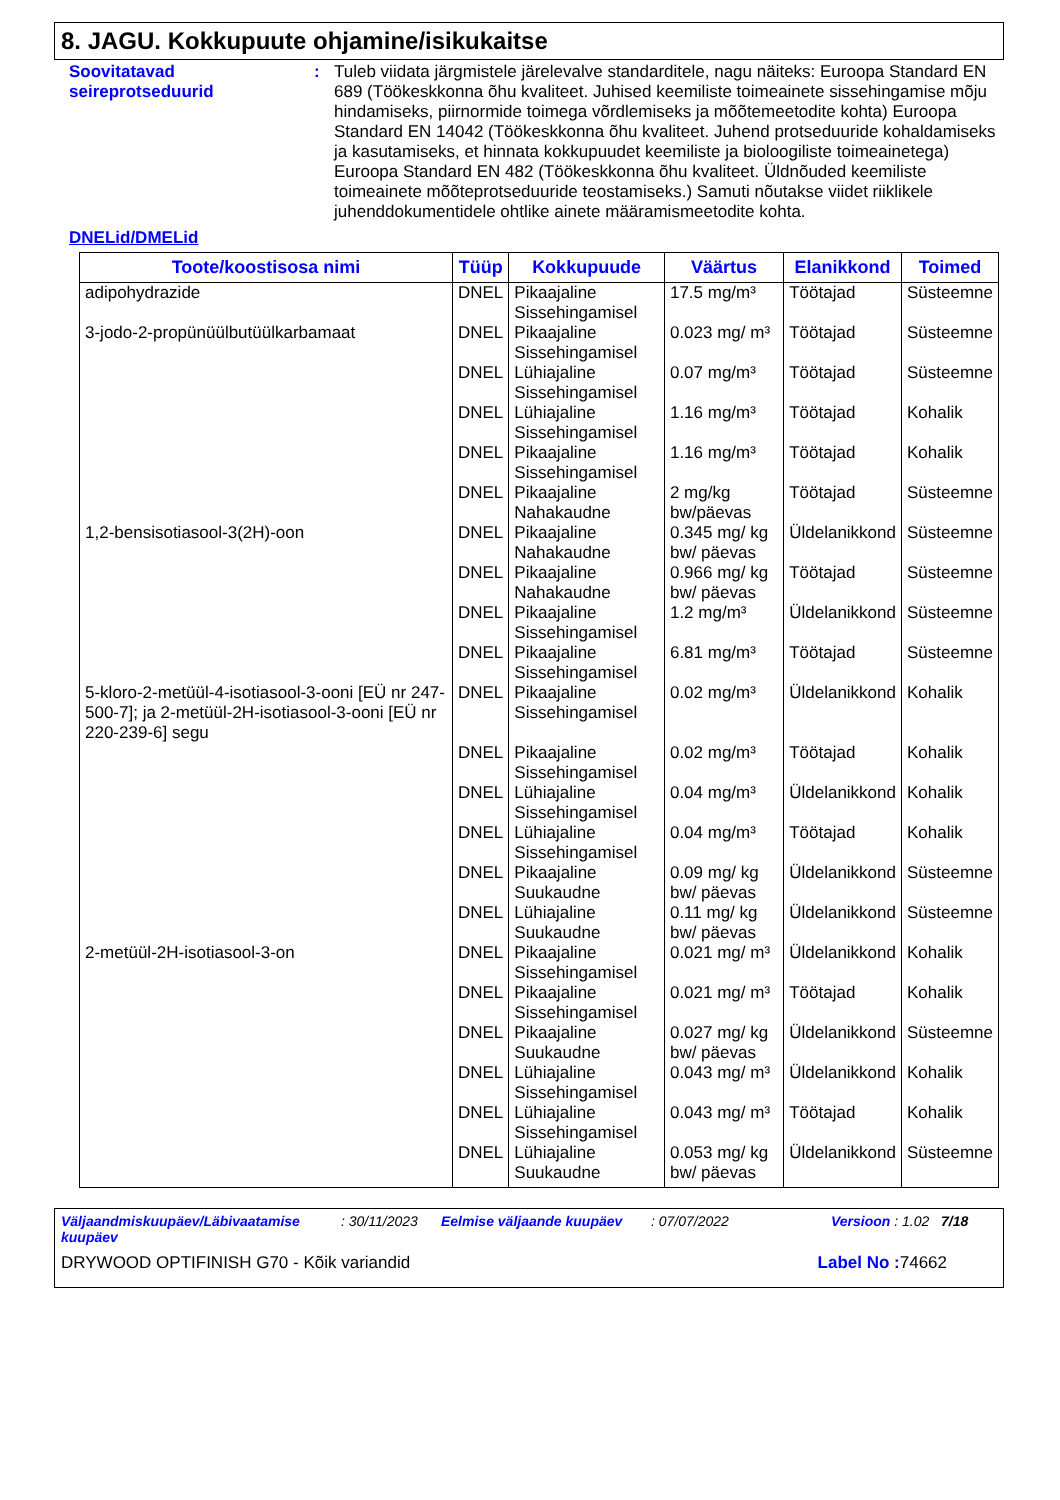8. JAGU. Kokkupuute ohjamine/isikukaitse
Soovitatavad seireprotseduurid
:
Tuleb viidata järgmistele järelevalve standarditele, nagu näiteks: Euroopa Standard EN 689 (Töökeskkonna õhu kvaliteet. Juhised keemiliste toimeainete sissehingamise mõju hindamiseks, piirnormide toimega võrdlemiseks ja mõõtemeetodite kohta) Euroopa Standard EN 14042 (Töökeskkonna õhu kvaliteet. Juhend protseduuride kohaldamiseks ja kasutamiseks, et hinnata kokkupuudet keemiliste ja bioloogiliste toimeainetega) Euroopa Standard EN 482 (Töökeskkonna õhu kvaliteet. Üldnõuded keemiliste toimeainete mõõteprotseduuride teostamiseks.) Samuti nõutakse viidet riiklikele juhenddokumentidele ohtlike ainete määramismeetodite kohta.
DNELid/DMELid
| Toote/koostisosa nimi | Tüüp | Kokkupuude | Väärtus | Elanikkond | Toimed |
| --- | --- | --- | --- | --- | --- |
| adipohydrazide | DNEL | Pikaajaline Sissehingamisel | 17.5 mg/m³ | Töötajad | Süsteemne |
| 3-jodo-2-propünüülbutüülkarbamaat | DNEL | Pikaajaline Sissehingamisel | 0.023 mg/ m³ | Töötajad | Süsteemne |
| | DNEL | Lühiajaline Sissehingamisel | 0.07 mg/m³ | Töötajad | Süsteemne |
| | DNEL | Lühiajaline Sissehingamisel | 1.16 mg/m³ | Töötajad | Kohalik |
| | DNEL | Pikaajaline Sissehingamisel | 1.16 mg/m³ | Töötajad | Kohalik |
| | DNEL | Pikaajaline Nahakaudne | 2 mg/kg bw/päevas | Töötajad | Süsteemne |
| 1,2-bensisotiasool-3(2H)-oon | DNEL | Pikaajaline Nahakaudne | 0.345 mg/ kg bw/ päevas | Üldelanikkond | Süsteemne |
| | DNEL | Pikaajaline Nahakaudne | 0.966 mg/ kg bw/ päevas | Töötajad | Süsteemne |
| | DNEL | Pikaajaline Sissehingamisel | 1.2 mg/m³ | Üldelanikkond | Süsteemne |
| | DNEL | Pikaajaline Sissehingamisel | 6.81 mg/m³ | Töötajad | Süsteemne |
| 5-kloro-2-metüül-4-isotiasool-3-ooni [EÜ nr 247-500-7]; ja 2-metüül-2H-isotiasool-3-ooni [EÜ nr 220-239-6] segu | DNEL | Pikaajaline Sissehingamisel | 0.02 mg/m³ | Üldelanikkond | Kohalik |
| | DNEL | Pikaajaline Sissehingamisel | 0.02 mg/m³ | Töötajad | Kohalik |
| | DNEL | Lühiajaline Sissehingamisel | 0.04 mg/m³ | Üldelanikkond | Kohalik |
| | DNEL | Lühiajaline Sissehingamisel | 0.04 mg/m³ | Töötajad | Kohalik |
| | DNEL | Pikaajaline Suukaudne | 0.09 mg/ kg bw/ päevas | Üldelanikkond | Süsteemne |
| | DNEL | Lühiajaline Suukaudne | 0.11 mg/ kg bw/ päevas | Üldelanikkond | Süsteemne |
| 2-metüül-2H-isotiasool-3-on | DNEL | Pikaajaline Sissehingamisel | 0.021 mg/ m³ | Üldelanikkond | Kohalik |
| | DNEL | Pikaajaline Sissehingamisel | 0.021 mg/ m³ | Töötajad | Kohalik |
| | DNEL | Pikaajaline Suukaudne | 0.027 mg/ kg bw/ päevas | Üldelanikkond | Süsteemne |
| | DNEL | Lühiajaline Sissehingamisel | 0.043 mg/ m³ | Üldelanikkond | Kohalik |
| | DNEL | Lühiajaline Sissehingamisel | 0.043 mg/ m³ | Töötajad | Kohalik |
| | DNEL | Lühiajaline Suukaudne | 0.053 mg/ kg bw/ päevas | Üldelanikkond | Süsteemne |
Väljaandmiskuupäev/Läbivaatamise kuupäev: 30/11/2023 Eelmise väljaande kuupäev: 07/07/2022 Versioon : 1.02 7/18
DRYWOOD OPTIFINISH G70 - Kõik variandid Label No : 74662